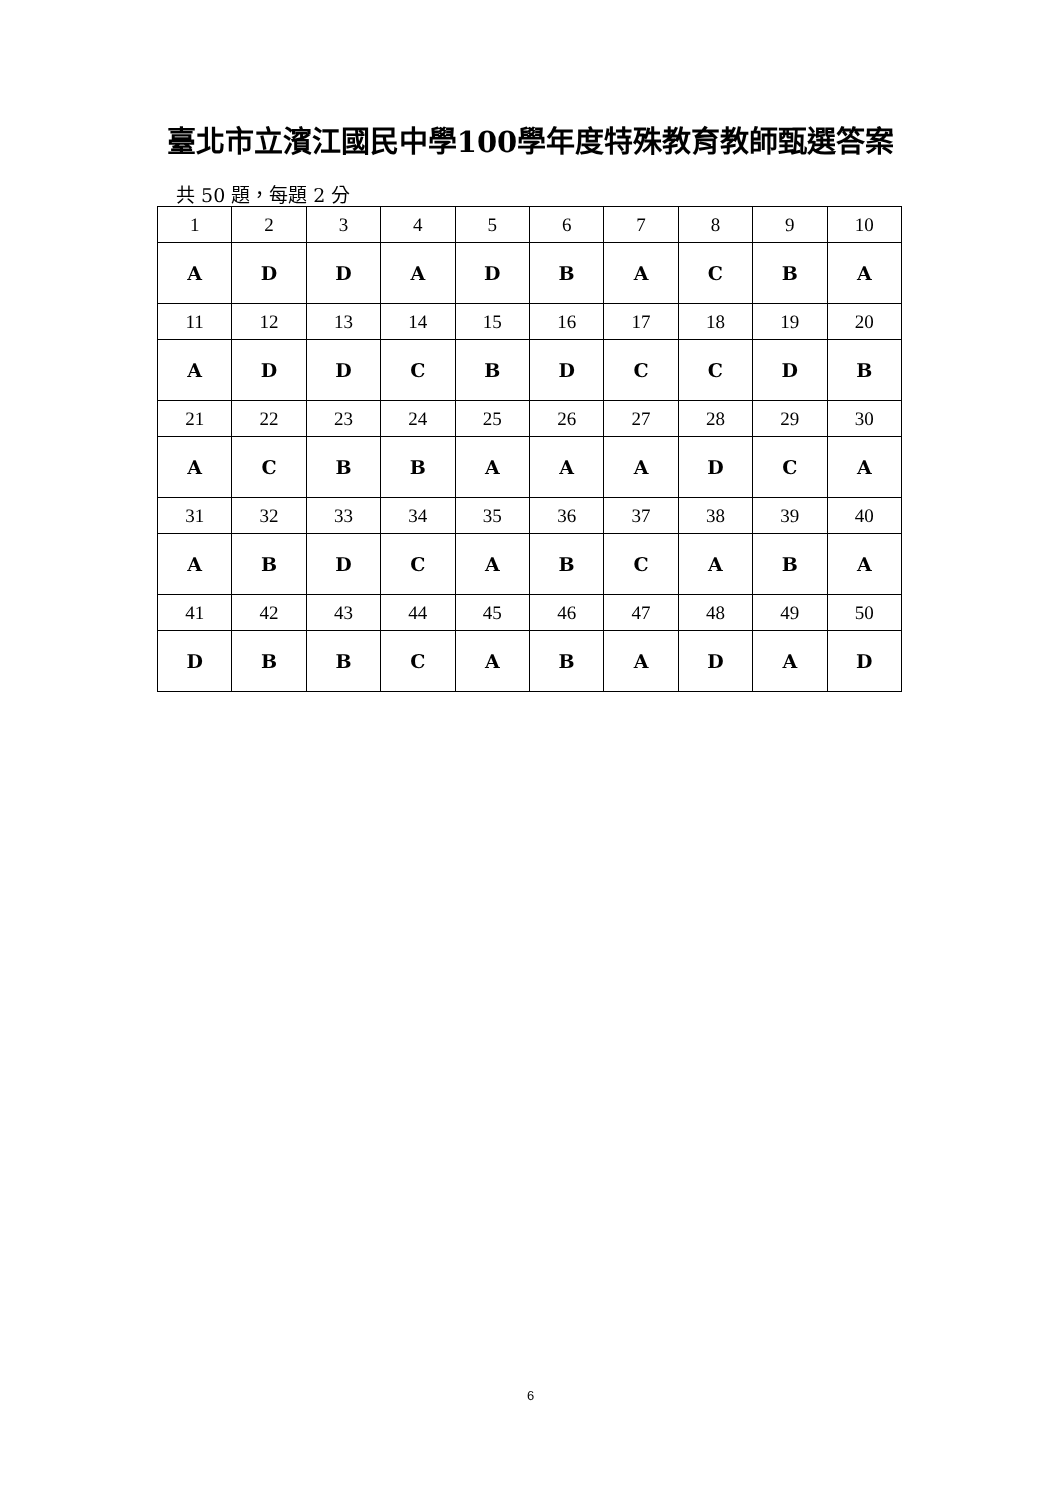臺北市立濱江國民中學100學年度特殊教育教師甄選答案
共 50 題，每題 2 分
| 1 | 2 | 3 | 4 | 5 | 6 | 7 | 8 | 9 | 10 |
| A | D | D | A | D | B | A | C | B | A |
| 11 | 12 | 13 | 14 | 15 | 16 | 17 | 18 | 19 | 20 |
| A | D | D | C | B | D | C | C | D | B |
| 21 | 22 | 23 | 24 | 25 | 26 | 27 | 28 | 29 | 30 |
| A | C | B | B | A | A | A | D | C | A |
| 31 | 32 | 33 | 34 | 35 | 36 | 37 | 38 | 39 | 40 |
| A | B | D | C | A | B | C | A | B | A |
| 41 | 42 | 43 | 44 | 45 | 46 | 47 | 48 | 49 | 50 |
| D | B | B | C | A | B | A | D | A | D |
6